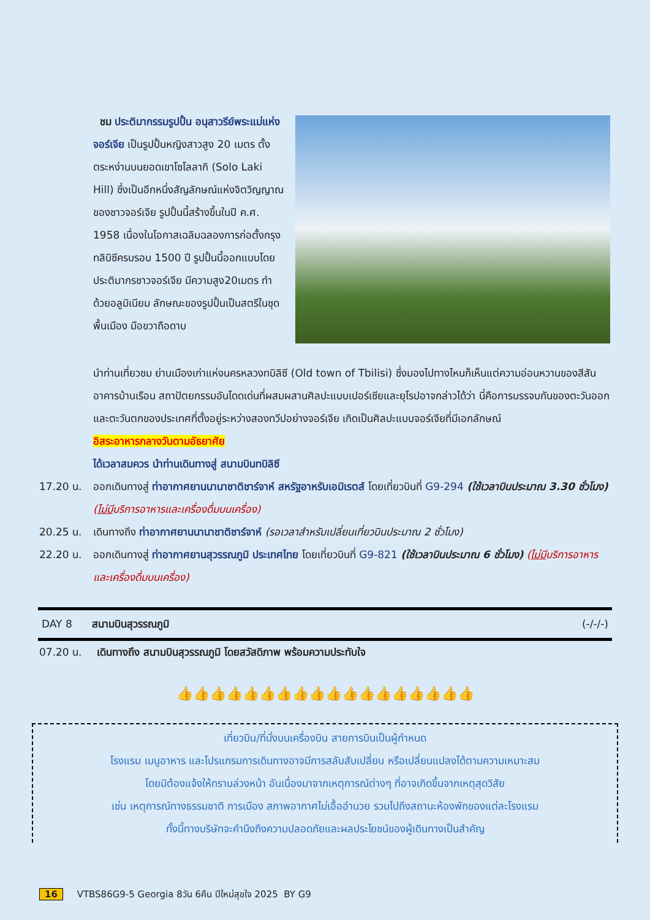ชม ประติมากรรมรูปปั้น อนุสาวรีย์พระแม่แห่งจอร์เจีย เป็นรูปปั้นหญิงสาวสูง 20 เมตร ตั้งตระหง่านบนยอดเขาโซโลลากิ (Solo Laki Hill) ซึ่งเป็นอีกหนึ่งสัญลักษณ์แห่งจิตวิญญาณของชาวจอร์เจีย รูปปั้นนี้สร้างขึ้นในปี ค.ศ. 1958 เนื่องในโอกาสเฉลิมฉลองการก่อตั้งกรุงทลิบิซีครบรอบ 1500 ปี รูปปั้นนี้ออกแบบโดยประติมากรชาวจอร์เจีย มีความสูง20เมตร ทำด้วยอลูมิเนียม ลักษณะของรูปปั้นเป็นสตรีในชุดพื้นเมือง มือขวาถือดาบ
นำท่านเที่ยวชม ย่านเมืองเก่าแห่งนครหลวงทบิลิซี (Old town of Tbilisi) ซึ่งมองไปทางไหนก็เห็นแต่ความอ่อนหวานของสีสันอาคารบ้านเรือน สถาปัตยกรรมอันโดดเด่นที่ผสมผสานศิลปะแบบเปอร์เซียและยุโรปอาจกล่าวได้ว่า นี่คือการบรรจบกันของตะวันออกและตะวันตกของประเทศที่ตั้งอยู่ระหว่างสองทวีปอย่างจอร์เจีย เกิดเป็นศิลปะแบบจอร์เจียที่มีเอกลักษณ์
อิสระอาหารกลางวันตามอัธยาศัย
ได้เวลาสมควร นำท่านเดินทางสู่ สนามบินทบิลิซี
17.20 น. ออกเดินทางสู่ ท่าอากาศยานนานาชาติชาร์จาห์ สหรัฐอาหรับเอมิเรตส์ โดยเที่ยวบินที่ G9-294 (ใช้เวลาบินประมาณ 3.30 ชั่วโมง) (ไม่มีบริการอาหารและเครื่องดื่มบนเครื่อง)
20.25 น. เดินทางถึง ท่าอากาศยานนานาชาติชาร์จาห์ (รอเวลาสำหรับเปลี่ยนเที่ยวบินประมาณ 2 ชั่วโมง)
22.20 น. ออกเดินทางสู่ ท่าอากาศยานสุวรรณภูมิ ประเทศไทย โดยเที่ยวบินที่ G9-821 (ใช้เวลาบินประมาณ 6 ชั่วโมง) (ไม่มีบริการอาหารและเครื่องดื่มบนเครื่อง)
DAY 8 สนามบินสุวรรณภูมิ (-/-/-)
07.20 น. เดินทางถึง สนามบินสุวรรณภูมิ โดยสวัสดิภาพ พร้อมความประทับใจ
👍👍👍👍👍👍👍👍👍👍👍👍👍👍👍👍👍👍
เที่ยวบิน/ที่นั่งบนเครื่องบิน สายการบินเป็นผู้กำหนด
โรงแรม เมนูอาหาร และโปรแกรมการเดินทางอาจมีการสลับสับเปลี่ยน หรือเปลี่ยนแปลงได้ตามความเหมาะสม
โดยมิต้องแจ้งให้ทราบล่วงหน้า อันเนื่องมาจากเหตุการณ์ต่างๆ ที่อาจเกิดขึ้นจากเหตุสุดวิสัย
เช่น เหตุการณ์ทางธรรมชาติ การเมือง สภาพอากาศไม่เอื้ออำนวย รวมไปถึงสถานะห้องพักของแต่ละโรงแรม
ทั้งนี้ทางบริษัทจะคำนึงถึงความปลอดภัยและผลประโยชน์ของผู้เดินทางเป็นสำคัญ
16 VTBS86G9-5 Georgia 8วัน 6คืน ปีใหม่สุขใจ 2025 BY G9